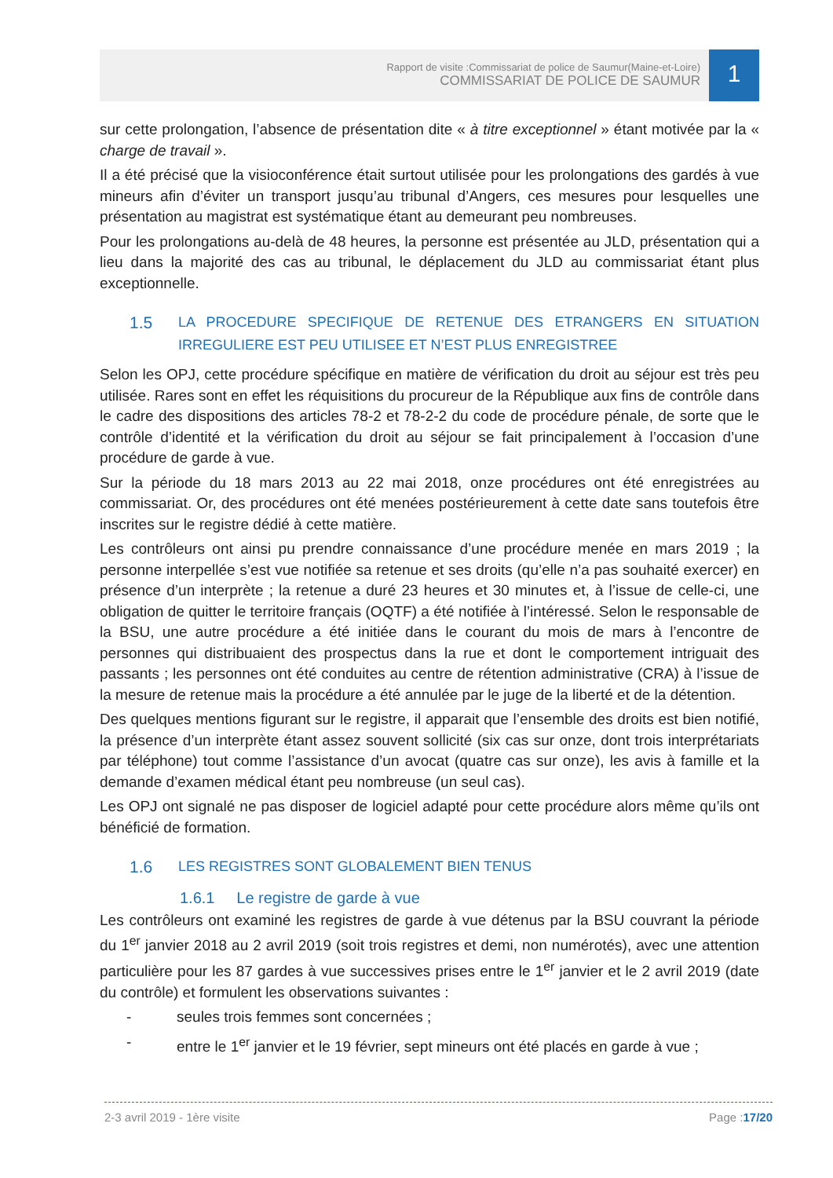Rapport de visite :Commissariat de police de Saumur(Maine-et-Loire)
COMMISSARIAT DE POLICE DE SAUMUR
1
sur cette prolongation, l’absence de présentation dite « à titre exceptionnel » étant motivée par la « charge de travail ».
Il a été précisé que la visioconférence était surtout utilisée pour les prolongations des gardés à vue mineurs afin d’éviter un transport jusqu’au tribunal d’Angers, ces mesures pour lesquelles une présentation au magistrat est systématique étant au demeurant peu nombreuses.
Pour les prolongations au-delà de 48 heures, la personne est présentée au JLD, présentation qui a lieu dans la majorité des cas au tribunal, le déplacement du JLD au commissariat étant plus exceptionnelle.
1.5 LA PROCEDURE SPECIFIQUE DE RETENUE DES ETRANGERS EN SITUATION IRREGULIERE EST PEU UTILISEE ET N’EST PLUS ENREGISTREE
Selon les OPJ, cette procédure spécifique en matière de vérification du droit au séjour est très peu utilisée. Rares sont en effet les réquisitions du procureur de la République aux fins de contrôle dans le cadre des dispositions des articles 78-2 et 78-2-2 du code de procédure pénale, de sorte que le contrôle d’identité et la vérification du droit au séjour se fait principalement à l’occasion d’une procédure de garde à vue.
Sur la période du 18 mars 2013 au 22 mai 2018, onze procédures ont été enregistrées au commissariat. Or, des procédures ont été menées postérieurement à cette date sans toutefois être inscrites sur le registre dédié à cette matière.
Les contrôleurs ont ainsi pu prendre connaissance d’une procédure menée en mars 2019 ; la personne interpellée s’est vue notifiée sa retenue et ses droits (qu’elle n’a pas souhaité exercer) en présence d’un interprète ; la retenue a duré 23 heures et 30 minutes et, à l’issue de celle-ci, une obligation de quitter le territoire français (OQTF) a été notifiée à l’intéressé. Selon le responsable de la BSU, une autre procédure a été initiée dans le courant du mois de mars à l’encontre de personnes qui distribuaient des prospectus dans la rue et dont le comportement intriguait des passants ; les personnes ont été conduites au centre de rétention administrative (CRA) à l’issue de la mesure de retenue mais la procédure a été annulée par le juge de la liberté et de la détention.
Des quelques mentions figurant sur le registre, il apparait que l’ensemble des droits est bien notifié, la présence d’un interprète étant assez souvent sollicité (six cas sur onze, dont trois interprétariats par téléphone) tout comme l’assistance d’un avocat (quatre cas sur onze), les avis à famille et la demande d’examen médical étant peu nombreuse (un seul cas).
Les OPJ ont signalé ne pas disposer de logiciel adapté pour cette procédure alors même qu’ils ont bénéficié de formation.
1.6 LES REGISTRES SONT GLOBALEMENT BIEN TENUS
1.6.1 Le registre de garde à vue
Les contrôleurs ont examiné les registres de garde à vue détenus par la BSU couvrant la période du 1<sup>er</sup> janvier 2018 au 2 avril 2019 (soit trois registres et demi, non numérotés), avec une attention particulière pour les 87 gardes à vue successives prises entre le 1<sup>er</sup> janvier et le 2 avril 2019 (date du contrôle) et formulent les observations suivantes :
- seules trois femmes sont concernées ;
- entre le 1<sup>er</sup> janvier et le 19 février, sept mineurs ont été placés en garde à vue ;
2-3 avril 2019 - 1ère visite Page :17/20